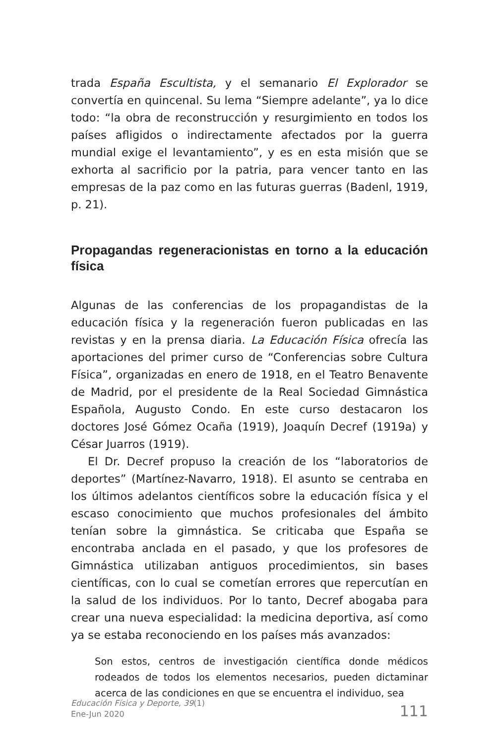trada España Escultista, y el semanario El Explorador se convertía en quincenal. Su lema “Siempre adelante”, ya lo dice todo: “la obra de reconstrucción y resurgimiento en todos los países afligidos o indirectamente afectados por la guerra mundial exige el levantamiento”, y es en esta misión que se exhorta al sacrificio por la patria, para vencer tanto en las empresas de la paz como en las futuras guerras (Badenl, 1919, p. 21).
Propagandas regeneracionistas en torno a la educación física
Algunas de las conferencias de los propagandistas de la educación física y la regeneración fueron publicadas en las revistas y en la prensa diaria. La Educación Física ofrecía las aportaciones del primer curso de “Conferencias sobre Cultura Física”, organizadas en enero de 1918, en el Teatro Benavente de Madrid, por el presidente de la Real Sociedad Gimnástica Española, Augusto Condo. En este curso destacaron los doctores José Gómez Ocaña (1919), Joaquín Decref (1919a) y César Juarros (1919).
El Dr. Decref propuso la creación de los “laboratorios de deportes” (Martínez-Navarro, 1918). El asunto se centraba en los últimos adelantos científicos sobre la educación física y el escaso conocimiento que muchos profesionales del ámbito tenían sobre la gimnástica. Se criticaba que España se encontraba anclada en el pasado, y que los profesores de Gimnástica utilizaban antiguos procedimientos, sin bases científicas, con lo cual se cometían errores que repercutían en la salud de los individuos. Por lo tanto, Decref abogaba para crear una nueva especialidad: la medicina deportiva, así como ya se estaba reconociendo en los países más avanzados:
Son estos, centros de investigación científica donde médicos rodeados de todos los elementos necesarios, pueden dictaminar acerca de las condiciones en que se encuentra el individuo, sea
Educación Física y Deporte, 39(1)
Ene-Jun 2020
111